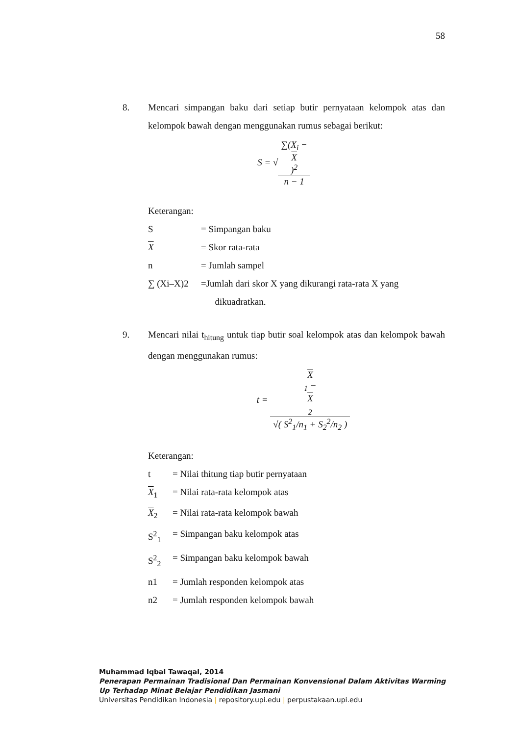58
8. Mencari simpangan baku dari setiap butir pernyataan kelompok atas dan kelompok bawah dengan menggunakan rumus sebagai berikut:
S = √∑(X<sub>i</sub> −
X)<sup>2</sup> n − 1
Keterangan:
S = Simpangan baku
X = Skor rata-rata
n = Jumlah sampel
∑ (Xi–X)2 =Jumlah dari skor X yang dikurangi rata-rata X yang
dikuadratkan.
9. Mencari nilai t<sub>hitung</sub> untuk tiap butir soal kelompok atas dan kelompok bawah dengan menggunakan rumus:
t = X
<sub>1</sub> −
X
<sub>2</sub> √( S<sup>2</sup><sub>1</sub>/n<sub>1</sub> + S<sub>2</sub><sup>2</sup>/n<sub>2</sub> )
Keterangan:
t = Nilai thitung tiap butir pernyataan
X<sub>1</sub> = Nilai rata-rata kelompok atas
X<sub>2</sub> = Nilai rata-rata kelompok bawah
S<sup>2</sup><sub>1</sub> = Simpangan baku kelompok atas
S<sup>2</sup><sub>2</sub> = Simpangan baku kelompok bawah
n1 = Jumlah responden kelompok atas
n2 = Jumlah responden kelompok bawah
Muhammad Iqbal Tawaqal, 2014
Penerapan Permainan Tradisional Dan Permainan Konvensional Dalam Aktivitas Warming
Up Terhadap Minat Belajar Pendidikan Jasmani
Universitas Pendidikan Indonesia | repository.upi.edu | perpustakaan.upi.edu